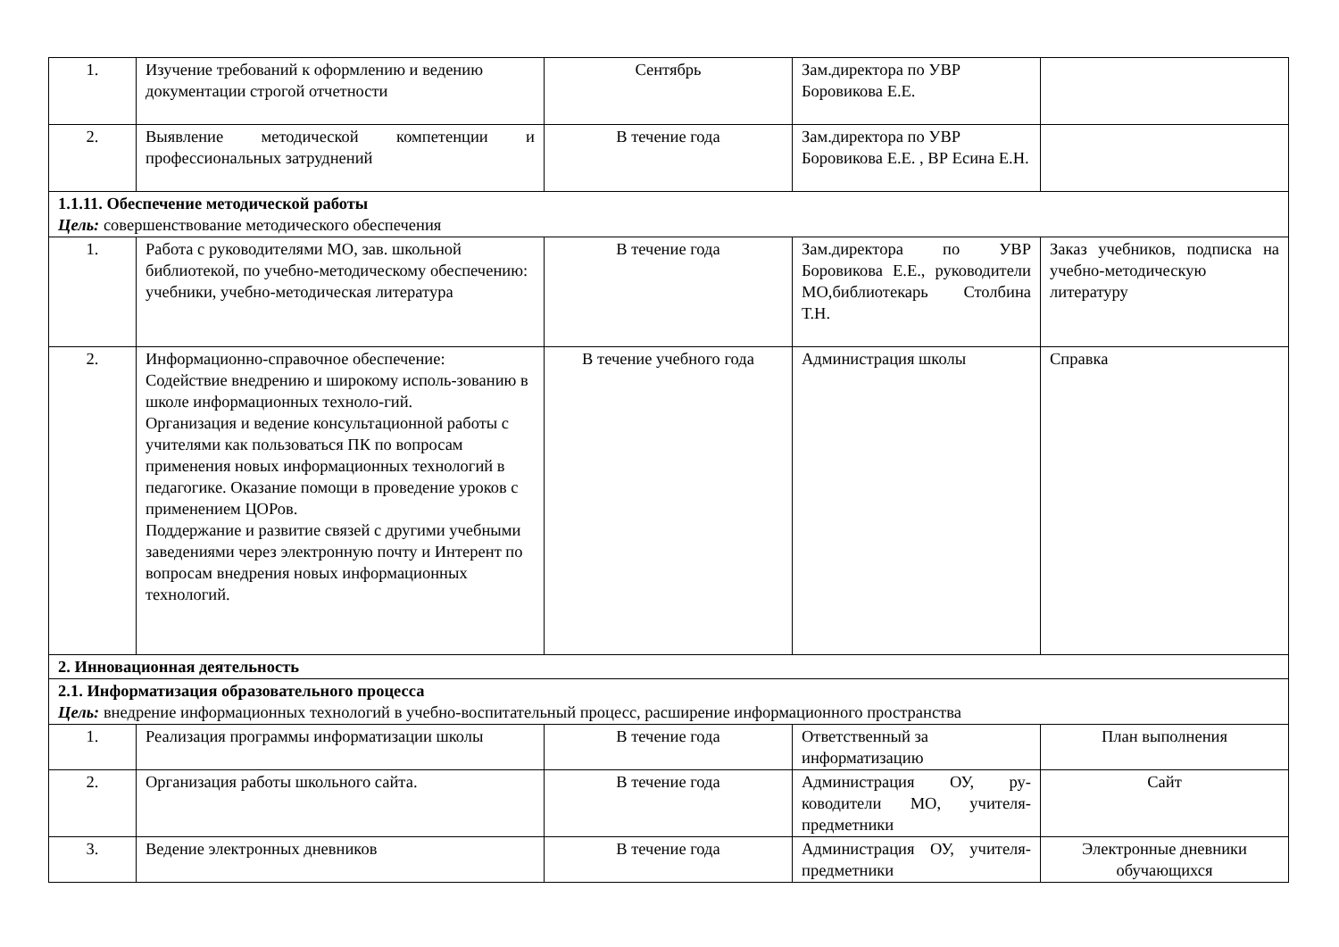| 1. | Изучение требований к оформлению и ведению документации строгой отчетности | Сентябрь | Зам.директора по УВР Боровикова Е.Е. | |
| 2. | Выявление методической компетенции и профессиональных затруднений | В течение года | Зам.директора по УВР Боровикова Е.Е. , ВР Есина Е.Н. | |
| 1.1.11. Обеспечение методической работы Цель: совершенствование методического обеспечения | | | | |
| 1. | Работа с руководителями МО, зав. школьной библиотекой, по учебно-методическому обеспечению: учебники, учебно-методическая литература | В течение года | Зам.директора по УВР Боровикова Е.Е., руководители МО,библиотекарь Столбина Т.Н. | Заказ учебников, подписка на учебно-методическую литературу |
| 2. | Информационно-справочное обеспечение: Содействие внедрению и широкому исполь-зованию в школе информационных техноло-гий. Организация и ведение консультационной работы с учителями как пользоваться ПК по вопросам применения новых информационных технологий в педагогике. Оказание помощи в проведение уроков с применением ЦОРов. Поддержание и развитие связей с другими учебными заведениями через электронную почту и Интерент по вопросам внедрения новых информационных технологий. | В течение учебного года | Администрация школы | Справка |
| 2. Инновационная деятельность | | | | |
| 2.1. Информатизация образовательного процесса Цель: внедрение информационных технологий в учебно-воспитательный процесс, расширение информационного пространства | | | | |
| 1. | Реализация программы информатизации школы | В течение года | Ответственный за информатизацию | План выполнения |
| 2. | Организация работы школьного сайта. | В течение года | Администрация ОУ, ру-ководители МО, учителя-предметники | Сайт |
| 3. | Ведение электронных дневников | В течение года | Администрация ОУ, учителя-предметники | Электронные дневники обучающихся |